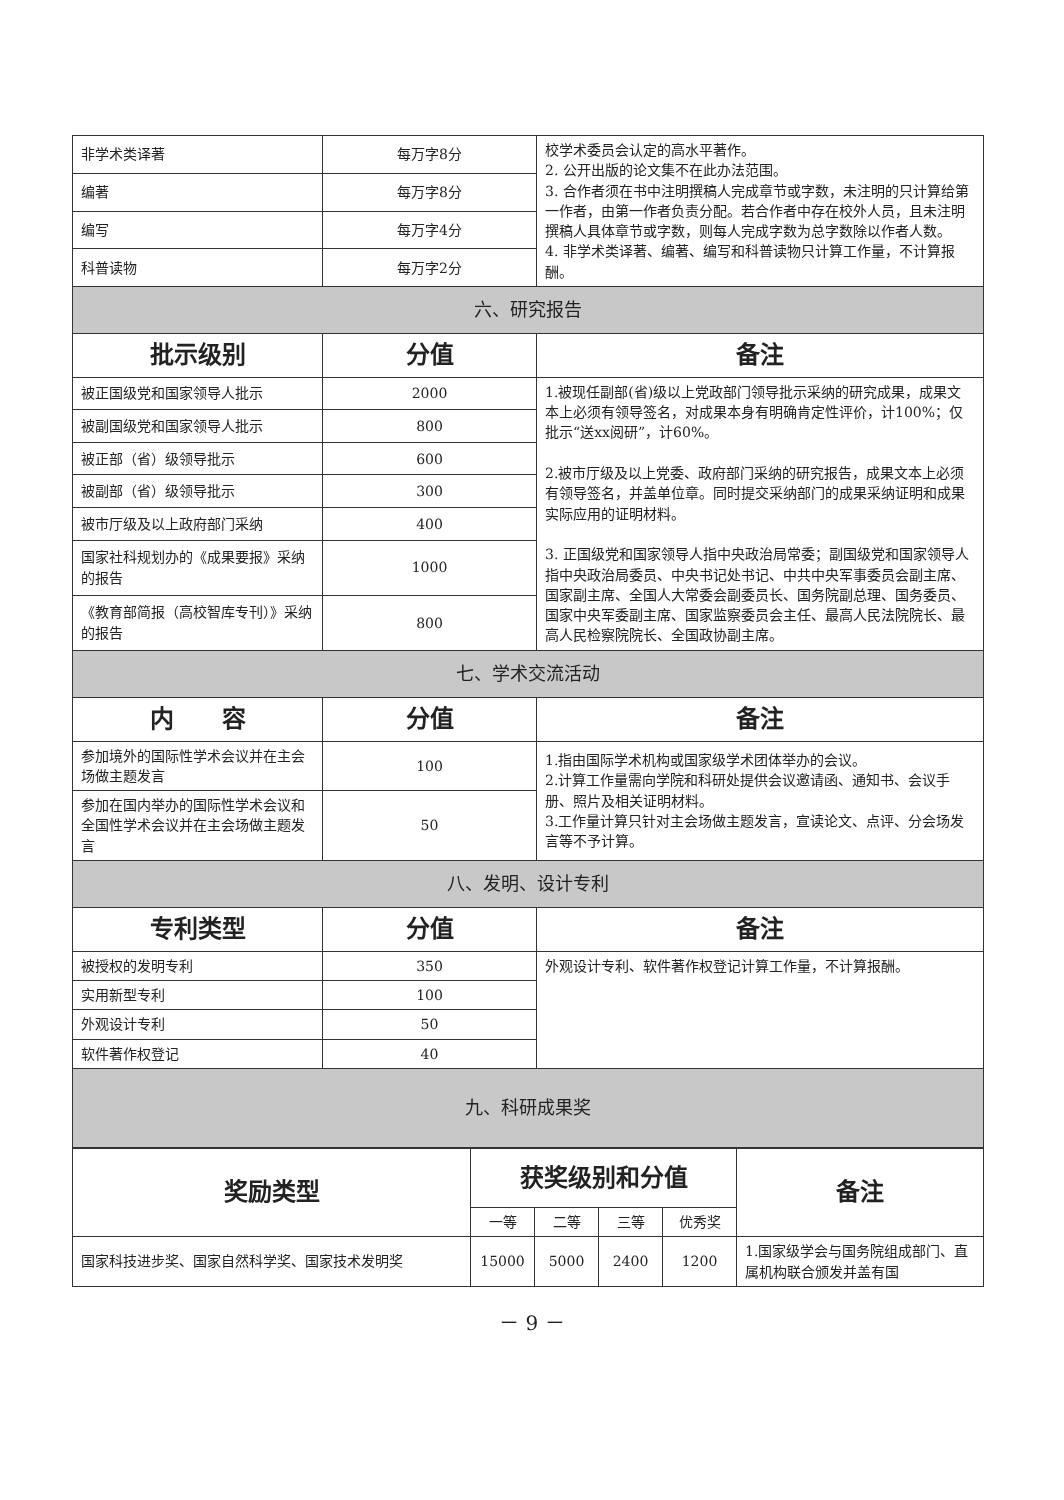| 非学术类译著 | 每万字8分 | 校学术委员会认定的高水平著作。 2. 公开出版的论文集不在此办法范围。 3. 合作者须在书中注明撰稿人完成章节或字数，未注明的只计算给第一作者，由第一作者负责分配。若合作者中存在校外人员，且未注明撰稿人具体章节或字数，则每人完成字数为总字数除以作者人数。 4. 非学术类译著、编著、编写和科普读物只计算工作量，不计算报酬。 |
| 编著 | 每万字8分 | |
| 编写 | 每万字4分 | |
| 科普读物 | 每万字2分 | |
| 六、研究报告 | | |
| 批示级别 | 分值 | 备注 |
| 被正国级党和国家领导人批示 | 2000 | 1.被现任副部(省)级以上党政部门领导批示采纳的研究成果，成果文本上必须有领导签名，对成果本身有明确肯定性评价，计100%；仅批示“送xx阅研”，计60%。 2.被市厅级及以上党委、政府部门采纳的研究报告，成果文本上必须有领导签名，并盖单位章。同时提交采纳部门的成果采纳证明和成果实际应用的证明材料。 3. 正国级党和国家领导人指中央政治局常委；副国级党和国家领导人指中央政治局委员、中央书记处书记、中共中央军事委员会副主席、国家副主席、全国人大常委会副委员长、国务院副总理、国务委员、国家中央军委副主席、国家监察委员会主任、最高人民法院院长、最高人民检察院院长、全国政协副主席。 |
| 被副国级党和国家领导人批示 | 800 | |
| 被正部（省）级领导批示 | 600 | |
| 被副部（省）级领导批示 | 300 | |
| 被市厅级及以上政府部门采纳 | 400 | |
| 国家社科规划办的《成果要报》采纳的报告 | 1000 | |
| 《教育部简报（高校智库专刊）》采纳的报告 | 800 | |
| 七、学术交流活动 | | |
| 内 容 | 分值 | 备注 |
| 参加境外的国际性学术会议并在主会场做主题发言 | 100 | 1.指由国际学术机构或国家级学术团体举办的会议。 2.计算工作量需向学院和科研处提供会议邀请函、通知书、会议手册、照片及相关证明材料。 3.工作量计算只针对主会场做主题发言，宣读论文、点评、分会场发言等不予计算。 |
| 参加在国内举办的国际性学术会议和全国性学术会议并在主会场做主题发言 | 50 | |
| 八、发明、设计专利 | | |
| 专利类型 | 分值 | 备注 |
| 被授权的发明专利 | 350 | 外观设计专利、软件著作权登记计算工作量，不计算报酬。 |
| 实用新型专利 | 100 | |
| 外观设计专利 | 50 | |
| 软件著作权登记 | 40 | |
| 九、科研成果奖 | | |
| 奖励类型 | 获奖级别和分值 | | | | 备注 |
| --- | --- | --- | --- | --- | --- |
| | 一等 | 二等 | 三等 | 优秀奖 | |
| 国家科技进步奖、国家自然科学奖、国家技术发明奖 | 15000 | 5000 | 2400 | 1200 | 1.国家级学会与国务院组成部门、直属机构联合颁发并盖有国 |
－ 9 －